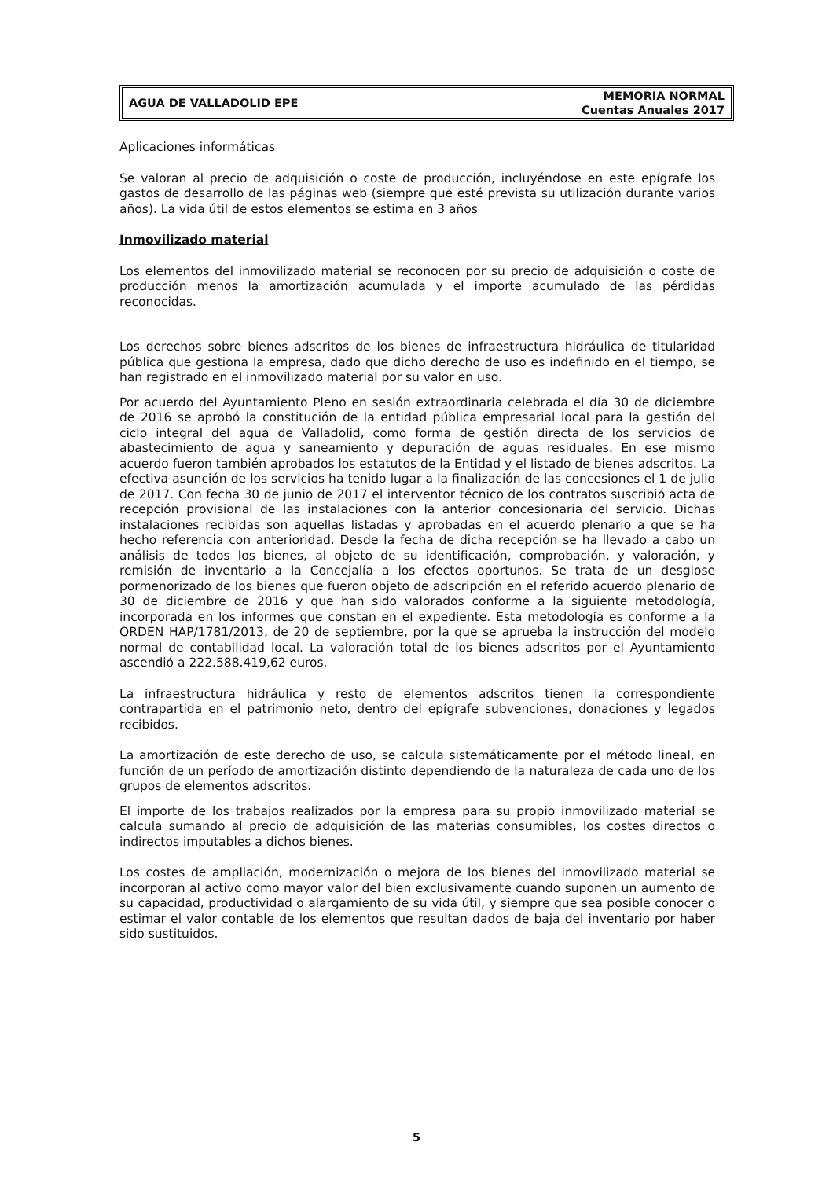AGUA DE VALLADOLID EPE
MEMORIA NORMAL
Cuentas Anuales 2017
Aplicaciones informáticas
Se valoran al precio de adquisición o coste de producción, incluyéndose en este epígrafe los gastos de desarrollo de las páginas web (siempre que esté prevista su utilización durante varios años). La vida útil de estos elementos se estima en 3 años
Inmovilizado material
Los elementos del inmovilizado material se reconocen por su precio de adquisición o coste de producción menos la amortización acumulada y el importe acumulado de las pérdidas reconocidas.
Los derechos sobre bienes adscritos de los bienes de infraestructura hidráulica de titularidad pública que gestiona la empresa, dado que dicho derecho de uso es indefinido en el tiempo, se han registrado en el inmovilizado material por su valor en uso.
Por acuerdo del Ayuntamiento Pleno en sesión extraordinaria celebrada el día 30 de diciembre de 2016 se aprobó la constitución de la entidad pública empresarial local para la gestión del ciclo integral del agua de Valladolid, como forma de gestión directa de los servicios de abastecimiento de agua y saneamiento y depuración de aguas residuales. En ese mismo acuerdo fueron también aprobados los estatutos de la Entidad y el listado de bienes adscritos. La efectiva asunción de los servicios ha tenido lugar a la finalización de las concesiones el 1 de julio de 2017. Con fecha 30 de junio de 2017 el interventor técnico de los contratos suscribió acta de recepción provisional de las instalaciones con la anterior concesionaria del servicio. Dichas instalaciones recibidas son aquellas listadas y aprobadas en el acuerdo plenario a que se ha hecho referencia con anterioridad. Desde la fecha de dicha recepción se ha llevado a cabo un análisis de todos los bienes, al objeto de su identificación, comprobación, y valoración, y remisión de inventario a la Concejalía a los efectos oportunos. Se trata de un desglose pormenorizado de los bienes que fueron objeto de adscripción en el referido acuerdo plenario de 30 de diciembre de 2016 y que han sido valorados conforme a la siguiente metodología, incorporada en los informes que constan en el expediente. Esta metodología es conforme a la ORDEN HAP/1781/2013, de 20 de septiembre, por la que se aprueba la instrucción del modelo normal de contabilidad local. La valoración total de los bienes adscritos por el Ayuntamiento ascendió a 222.588.419,62 euros.
La infraestructura hidráulica y resto de elementos adscritos tienen la correspondiente contrapartida en el patrimonio neto, dentro del epígrafe subvenciones, donaciones y legados recibidos.
La amortización de este derecho de uso, se calcula sistemáticamente por el método lineal, en función de un período de amortización distinto dependiendo de la naturaleza de cada uno de los grupos de elementos adscritos.
El importe de los trabajos realizados por la empresa para su propio inmovilizado material se calcula sumando al precio de adquisición de las materias consumibles, los costes directos o indirectos imputables a dichos bienes.
Los costes de ampliación, modernización o mejora de los bienes del inmovilizado material se incorporan al activo como mayor valor del bien exclusivamente cuando suponen un aumento de su capacidad, productividad o alargamiento de su vida útil, y siempre que sea posible conocer o estimar el valor contable de los elementos que resultan dados de baja del inventario por haber sido sustituidos.
5